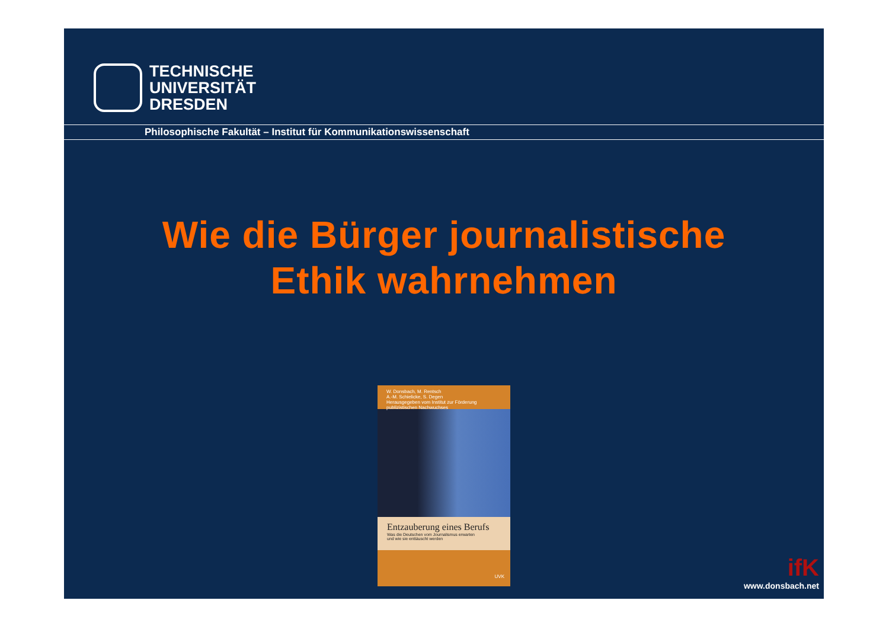TECHNISCHE
UNIVERSITÄT
DRESDEN
Philosophische Fakultät – Institut für Kommunikationswissenschaft
Wie die Bürger journalistische
Ethik wahrnehmen
W. Donsbach, M. Rentsch
A.-M. Schielicke, S. Degen
Herausgegeben vom Institut zur Förderung publizistischen Nachwuchses
Entzauberung eines Berufs
Was die Deutschen vom Journalismus erwarten
und wie sie enttäuscht werden
UVK
ifK
www.donsbach.net